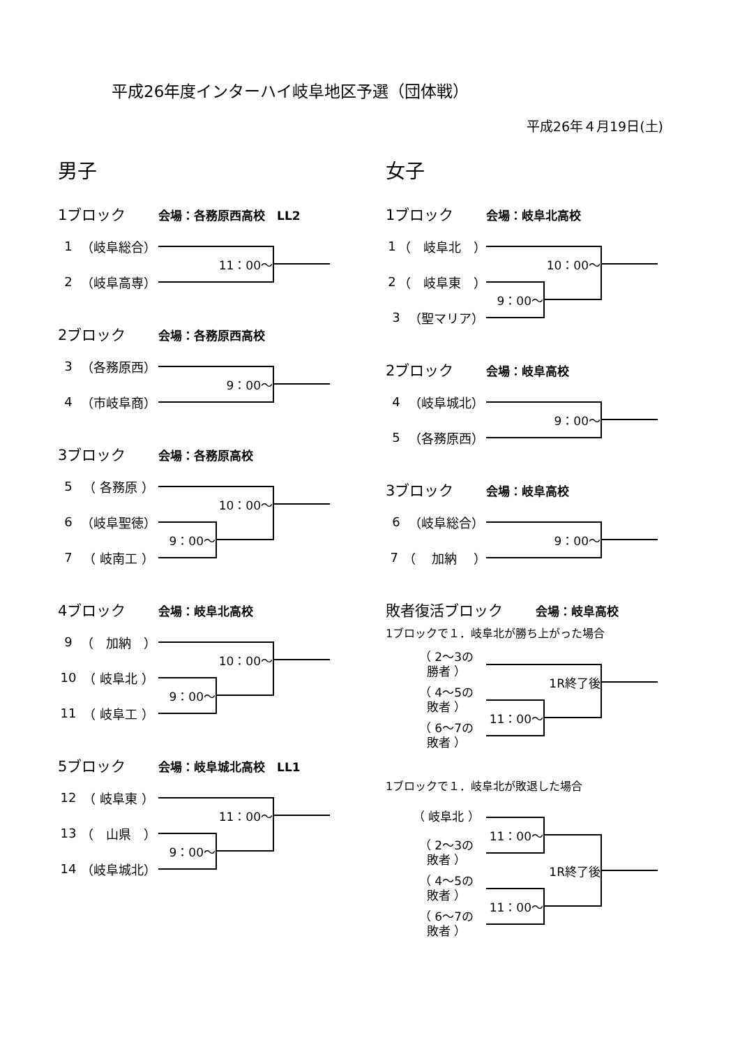平成26年度インターハイ岐阜地区予選（団体戦）
平成26年４月19日(土)
男子
1ブロック 会場：各務原西高校　LL2
1 （岐阜総合）
2 （岐阜高専）
11：00～
2ブロック 会場：各務原西高校
3 （各務原西）
4 （市岐阜商）
9：00～
3ブロック 会場：各務原高校
5 （ 各務原 ）
6 （岐阜聖徳）
7 （ 岐南工 ）
10：00～
9：00～
4ブロック 会場：岐阜北高校
9 （　加納　）
10 （ 岐阜北 ）
11 （ 岐阜工 ）
10：00～
9：00～
5ブロック 会場：岐阜城北高校　LL1
12 （ 岐阜東 ）
13 （　山県　）
14 （岐阜城北）
11：00～
9：00～
女子
1ブロック 会場：岐阜北高校
1 （　岐阜北　）
2 （　岐阜東　）
3 （聖マリア）
10：00～
9：00～
2ブロック 会場：岐阜高校
4 （岐阜城北）
5 （各務原西）
9：00～
3ブロック 会場：岐阜高校
6 （岐阜総合）
7 （　 加納 　）
9：00～
敗者復活ブロック 会場：岐阜高校
1ブロックで１．岐阜北が勝ち上がった場合
（ 2～3の
勝者 ）
（ 4～5の
敗者 ）
（ 6～7の
敗者 ）
1R終了後
11：00～
1ブロックで１．岐阜北が敗退した場合
（ 岐阜北 ）
（ 2～3の
敗者 ）
（ 4～5の
敗者 ）
（ 6～7の
敗者 ）
11：00～
1R終了後
11：00～